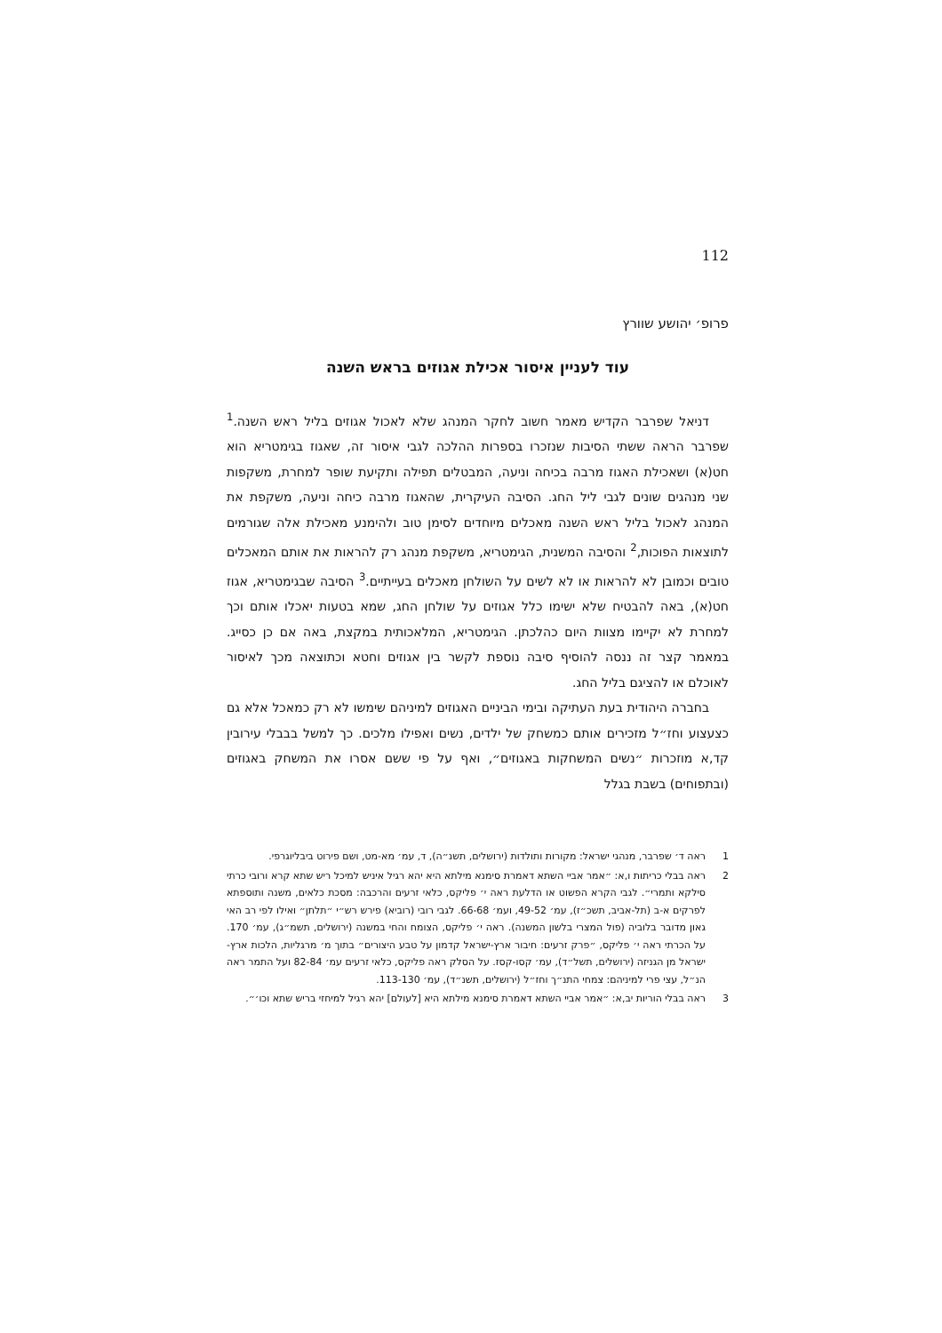112
פרופ׳ יהושע שוורץ
עוד לעניין איסור אכילת אגוזים בראש השנה
דניאל שפרבר הקדיש מאמר חשוב לחקר המנהג שלא לאכול אגוזים בליל ראש השנה.<sup>1</sup> שפרבר הראה ששתי הסיבות שנזכרו בספרות ההלכה לגבי איסור זה, שאגוז בגימטריא הוא חט(א) ושאכילת האגוז מרבה בכיחה וניעה, המבטלים תפילה ותקיעת שופר למחרת, משקפות שני מנהגים שונים לגבי ליל החג. הסיבה העיקרית, שהאגוז מרבה כיחה וניעה, משקפת את המנהג לאכול בליל ראש השנה מאכלים מיוחדים לסימן טוב ולהימנע מאכילת אלה שגורמים לתוצאות הפוכות,<sup>2</sup> והסיבה המשנית, הגימטריא, משקפת מנהג רק להראות את אותם המאכלים טובים וכמובן לא להראות או לא לשים על השולחן מאכלים בעייתיים.<sup>3</sup> הסיבה שבגימטריא, אגוז חט(א), באה להבטיח שלא ישימו כלל אגוזים על שולחן החג, שמא בטעות יאכלו אותם וכך למחרת לא יקיימו מצוות היום כהלכתן. הגימטריא, המלאכותית במקצת, באה אם כן כסייג. במאמר קצר זה ננסה להוסיף סיבה נוספת לקשר בין אגוזים וחטא וכתוצאה מכך לאיסור לאוכלם או להציגם בליל החג.
בחברה היהודית בעת העתיקה ובימי הביניים האגוזים למיניהם שימשו לא רק כמאכל אלא גם כצעצוע וחז״ל מזכירים אותם כמשחק של ילדים, נשים ואפילו מלכים. כך למשל בבבלי עירובין קד,א מוזכרות ״נשים המשחקות באגוזים״, ואף על פי ששם אסרו את המשחק באגוזים (ובתפוחים) בשבת בגלל
1 ראה ד׳ שפרבר, מנהגי ישראל: מקורות ותולדות (ירושלים, תשנ״ה), ד, עמ׳ מא-מט, ושם פירוט ביבליוגרפי.
2 ראה בבלי כריתות ו,א: ״אמר אביי השתא דאמרת סימנא מילתא היא יהא רגיל איניש למיכל ריש שתא קרא ורובי כרתי סילקא ותמרי״. לגבי הקרא הפשוט או הדלעת ראה י׳ פליקס, כלאי זרעים והרכבה: מסכת כלאים, משנה ותוספתא לפרקים א-ב (תל-אביב, תשכ״ז), עמ׳ 49-52, ועמ׳ 66-68. לגבי רובי (רוביא) פירש רש״י ״תלתן״ ואילו לפי רב האי גאון מדובר בלוביה (פול המצרי בלשון המשנה). ראה י׳ פליקס, הצומח והחי במשנה (ירושלים, תשמ״ג), עמ׳ 170. על הכרתי ראה י׳ פליקס, ״פרק זרעים: חיבור ארץ-ישראל קדמון על טבע היצורים״ בתוך מ׳ מרגליות, הלכות ארץ-ישראל מן הגניזה (ירושלים, תשל״ד), עמ׳ קסו-קסז. על הסלק ראה פליקס, כלאי זרעים עמ׳ 82-84 ועל התמר ראה הנ״ל, עצי פרי למיניהם: צמחי התנ״ך וחז״ל (ירושלים, תשנ״ד), עמ׳ 113-130.
3 ראה בבלי הוריות יב,א: ״אמר אביי השתא דאמרת סימנא מילתא היא [לעולם] יהא רגיל למיחזי בריש שתא וכו׳״.